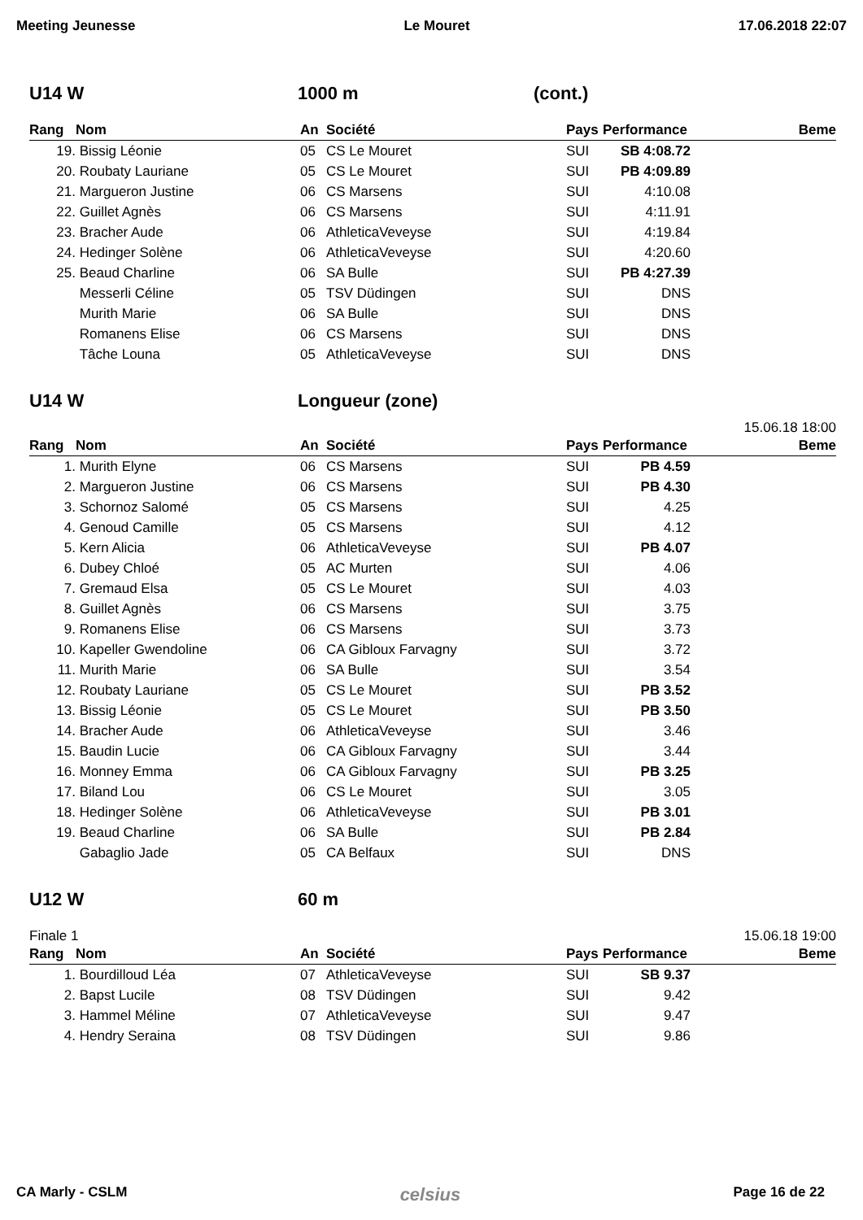Meeting Jeunesse Le Mouret 17.06.2018 22:07
U14 W 1000 m (cont.)
| Rang | Nom | An | Société | Pays | Performance | Beme |
| --- | --- | --- | --- | --- | --- | --- |
| 19. | Bissig Léonie | 05 | CS Le Mouret | SUI | SB 4:08.72 | |
| 20. | Roubaty Lauriane | 05 | CS Le Mouret | SUI | PB 4:09.89 | |
| 21. | Margueron Justine | 06 | CS Marsens | SUI | 4:10.08 | |
| 22. | Guillet Agnès | 06 | CS Marsens | SUI | 4:11.91 | |
| 23. | Bracher Aude | 06 | AthleticaVeveyse | SUI | 4:19.84 | |
| 24. | Hedinger Solène | 06 | AthleticaVeveyse | SUI | 4:20.60 | |
| 25. | Beaud Charline | 06 | SA Bulle | SUI | PB 4:27.39 | |
| | Messerli Céline | 05 | TSV Düdingen | SUI | DNS | |
| | Murith Marie | 06 | SA Bulle | SUI | DNS | |
| | Romanens Elise | 06 | CS Marsens | SUI | DNS | |
| | Tâche Louna | 05 | AthleticaVeveyse | SUI | DNS | |
U14 W Longueur (zone)
15.06.18 18:00
| Rang | Nom | An | Société | Pays | Performance | Beme |
| --- | --- | --- | --- | --- | --- | --- |
| 1. | Murith Elyne | 06 | CS Marsens | SUI | PB 4.59 | |
| 2. | Margueron Justine | 06 | CS Marsens | SUI | PB 4.30 | |
| 3. | Schornoz Salomé | 05 | CS Marsens | SUI | 4.25 | |
| 4. | Genoud Camille | 05 | CS Marsens | SUI | 4.12 | |
| 5. | Kern Alicia | 06 | AthleticaVeveyse | SUI | PB 4.07 | |
| 6. | Dubey Chloé | 05 | AC Murten | SUI | 4.06 | |
| 7. | Gremaud Elsa | 05 | CS Le Mouret | SUI | 4.03 | |
| 8. | Guillet Agnès | 06 | CS Marsens | SUI | 3.75 | |
| 9. | Romanens Elise | 06 | CS Marsens | SUI | 3.73 | |
| 10. | Kapeller Gwendoline | 06 | CA Gibloux Farvagny | SUI | 3.72 | |
| 11. | Murith Marie | 06 | SA Bulle | SUI | 3.54 | |
| 12. | Roubaty Lauriane | 05 | CS Le Mouret | SUI | PB 3.52 | |
| 13. | Bissig Léonie | 05 | CS Le Mouret | SUI | PB 3.50 | |
| 14. | Bracher Aude | 06 | AthleticaVeveyse | SUI | 3.46 | |
| 15. | Baudin Lucie | 06 | CA Gibloux Farvagny | SUI | 3.44 | |
| 16. | Monney Emma | 06 | CA Gibloux Farvagny | SUI | PB 3.25 | |
| 17. | Biland Lou | 06 | CS Le Mouret | SUI | 3.05 | |
| 18. | Hedinger Solène | 06 | AthleticaVeveyse | SUI | PB 3.01 | |
| 19. | Beaud Charline | 06 | SA Bulle | SUI | PB 2.84 | |
| | Gabaglio Jade | 05 | CA Belfaux | SUI | DNS | |
U12 W 60 m
Finale 1 15.06.18 19:00
| Rang | Nom | An | Société | Pays | Performance | Beme |
| --- | --- | --- | --- | --- | --- | --- |
| 1. | Bourdilloud Léa | 07 | AthleticaVeveyse | SUI | SB 9.37 | |
| 2. | Bapst Lucile | 08 | TSV Düdingen | SUI | 9.42 | |
| 3. | Hammel Méline | 07 | AthleticaVeveyse | SUI | 9.47 | |
| 4. | Hendry Seraina | 08 | TSV Düdingen | SUI | 9.86 | |
CA Marly - CSLM celsius Page 16 de 22